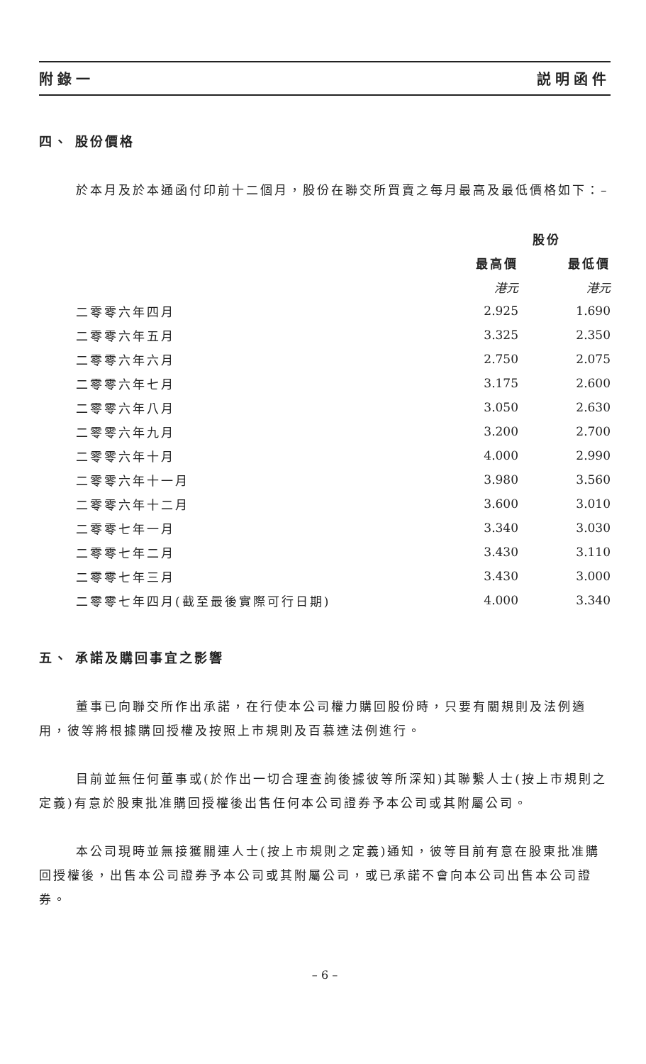附錄一 説明函件
四、 股份價格
於本月及於本通函付印前十二個月，股份在聯交所買賣之每月最高及最低價格如下：–
| | 股份 | |
| --- | --- | --- |
| | 最高價 | 最低價 |
| | 港元 | 港元 |
| 二零零六年四月 | 2.925 | 1.690 |
| 二零零六年五月 | 3.325 | 2.350 |
| 二零零六年六月 | 2.750 | 2.075 |
| 二零零六年七月 | 3.175 | 2.600 |
| 二零零六年八月 | 3.050 | 2.630 |
| 二零零六年九月 | 3.200 | 2.700 |
| 二零零六年十月 | 4.000 | 2.990 |
| 二零零六年十一月 | 3.980 | 3.560 |
| 二零零六年十二月 | 3.600 | 3.010 |
| 二零零七年一月 | 3.340 | 3.030 |
| 二零零七年二月 | 3.430 | 3.110 |
| 二零零七年三月 | 3.430 | 3.000 |
| 二零零七年四月(截至最後實際可行日期) | 4.000 | 3.340 |
五、 承諾及購回事宜之影響
董事已向聯交所作出承諾，在行使本公司權力購回股份時，只要有關規則及法例適用，彼等將根據購回授權及按照上市規則及百慕達法例進行。
目前並無任何董事或(於作出一切合理查詢後據彼等所深知)其聯繫人士(按上市規則之定義)有意於股東批准購回授權後出售任何本公司證券予本公司或其附屬公司。
本公司現時並無接獲關連人士(按上市規則之定義)通知，彼等目前有意在股東批准購回授權後，出售本公司證券予本公司或其附屬公司，或已承諾不會向本公司出售本公司證券。
– 6 –